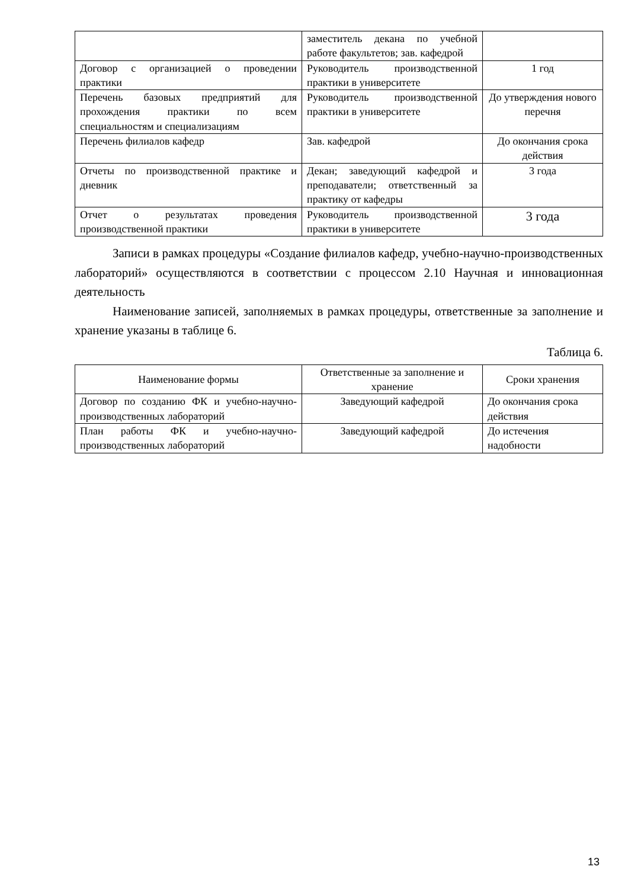| | заместитель декана по учебной работе факультетов; зав. кафедрой | |
| Договор с организацией о проведении практики | Руководитель производственной практики в университете | 1 год |
| Перечень базовых предприятий для прохождения практики по всем специальностям и специализациям | Руководитель производственной практики в университете | До утверждения нового перечня |
| Перечень филиалов кафедр | Зав. кафедрой | До окончания срока действия |
| Отчеты по производственной практике и дневник | Декан; заведующий кафедрой и преподаватели; ответственный за практику от кафедры | 3 года |
| Отчет о результатах проведения производственной практики | Руководитель производственной практики в университете | 3 года |
Записи в рамках процедуры «Создание филиалов кафедр, учебно-научно-производственных лабораторий» осуществляются в соответствии с процессом 2.10 Научная и инновационная деятельность
Наименование записей, заполняемых в рамках процедуры, ответственные за заполнение и хранение указаны в таблице 6.
Таблица 6.
| Наименование формы | Ответственные за заполнение и хранение | Сроки хранения |
| --- | --- | --- |
| Договор по созданию ФК и учебно-научно-производственных лабораторий | Заведующий кафедрой | До окончания срока действия |
| План работы ФК и учебно-научно-производственных лабораторий | Заведующий кафедрой | До истечения надобности |
13